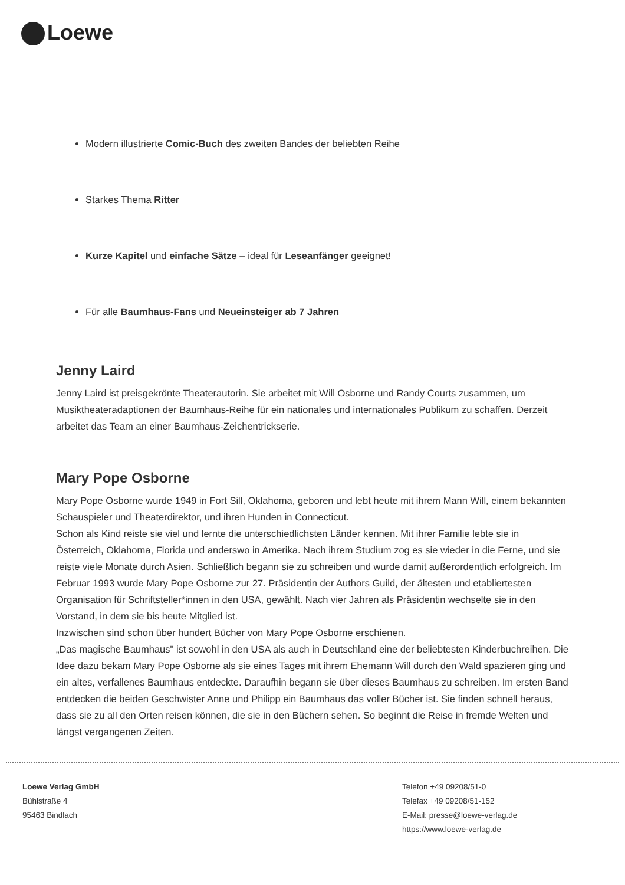Loewe
Modern illustrierte Comic-Buch des zweiten Bandes der beliebten Reihe
Starkes Thema Ritter
Kurze Kapitel und einfache Sätze – ideal für Leseanfänger geeignet!
Für alle Baumhaus-Fans und Neueinsteiger ab 7 Jahren
Jenny Laird
Jenny Laird ist preisgekrönte Theaterautorin. Sie arbeitet mit Will Osborne und Randy Courts zusammen, um Musiktheateradaptionen der Baumhaus-Reihe für ein nationales und internationales Publikum zu schaffen. Derzeit arbeitet das Team an einer Baumhaus-Zeichentrickserie.
Mary Pope Osborne
Mary Pope Osborne wurde 1949 in Fort Sill, Oklahoma, geboren und lebt heute mit ihrem Mann Will, einem bekannten Schauspieler und Theaterdirektor, und ihren Hunden in Connecticut.
Schon als Kind reiste sie viel und lernte die unterschiedlichsten Länder kennen. Mit ihrer Familie lebte sie in Österreich, Oklahoma, Florida und anderswo in Amerika. Nach ihrem Studium zog es sie wieder in die Ferne, und sie reiste viele Monate durch Asien. Schließlich begann sie zu schreiben und wurde damit außerordentlich erfolgreich. Im Februar 1993 wurde Mary Pope Osborne zur 27. Präsidentin der Authors Guild, der ältesten und etabliertesten Organisation für Schriftsteller*innen in den USA, gewählt. Nach vier Jahren als Präsidentin wechselte sie in den Vorstand, in dem sie bis heute Mitglied ist.
Inzwischen sind schon über hundert Bücher von Mary Pope Osborne erschienen.
„Das magische Baumhaus" ist sowohl in den USA als auch in Deutschland eine der beliebtesten Kinderbuchreihen. Die Idee dazu bekam Mary Pope Osborne als sie eines Tages mit ihrem Ehemann Will durch den Wald spazieren ging und ein altes, verfallenes Baumhaus entdeckte. Daraufhin begann sie über dieses Baumhaus zu schreiben. Im ersten Band entdecken die beiden Geschwister Anne und Philipp ein Baumhaus das voller Bücher ist. Sie finden schnell heraus, dass sie zu all den Orten reisen können, die sie in den Büchern sehen. So beginnt die Reise in fremde Welten und längst vergangenen Zeiten.
Loewe Verlag GmbH
Bühlstraße 4
95463 Bindlach
Telefon +49 09208/51-0
Telefax +49 09208/51-152
E-Mail: presse@loewe-verlag.de
https://www.loewe-verlag.de